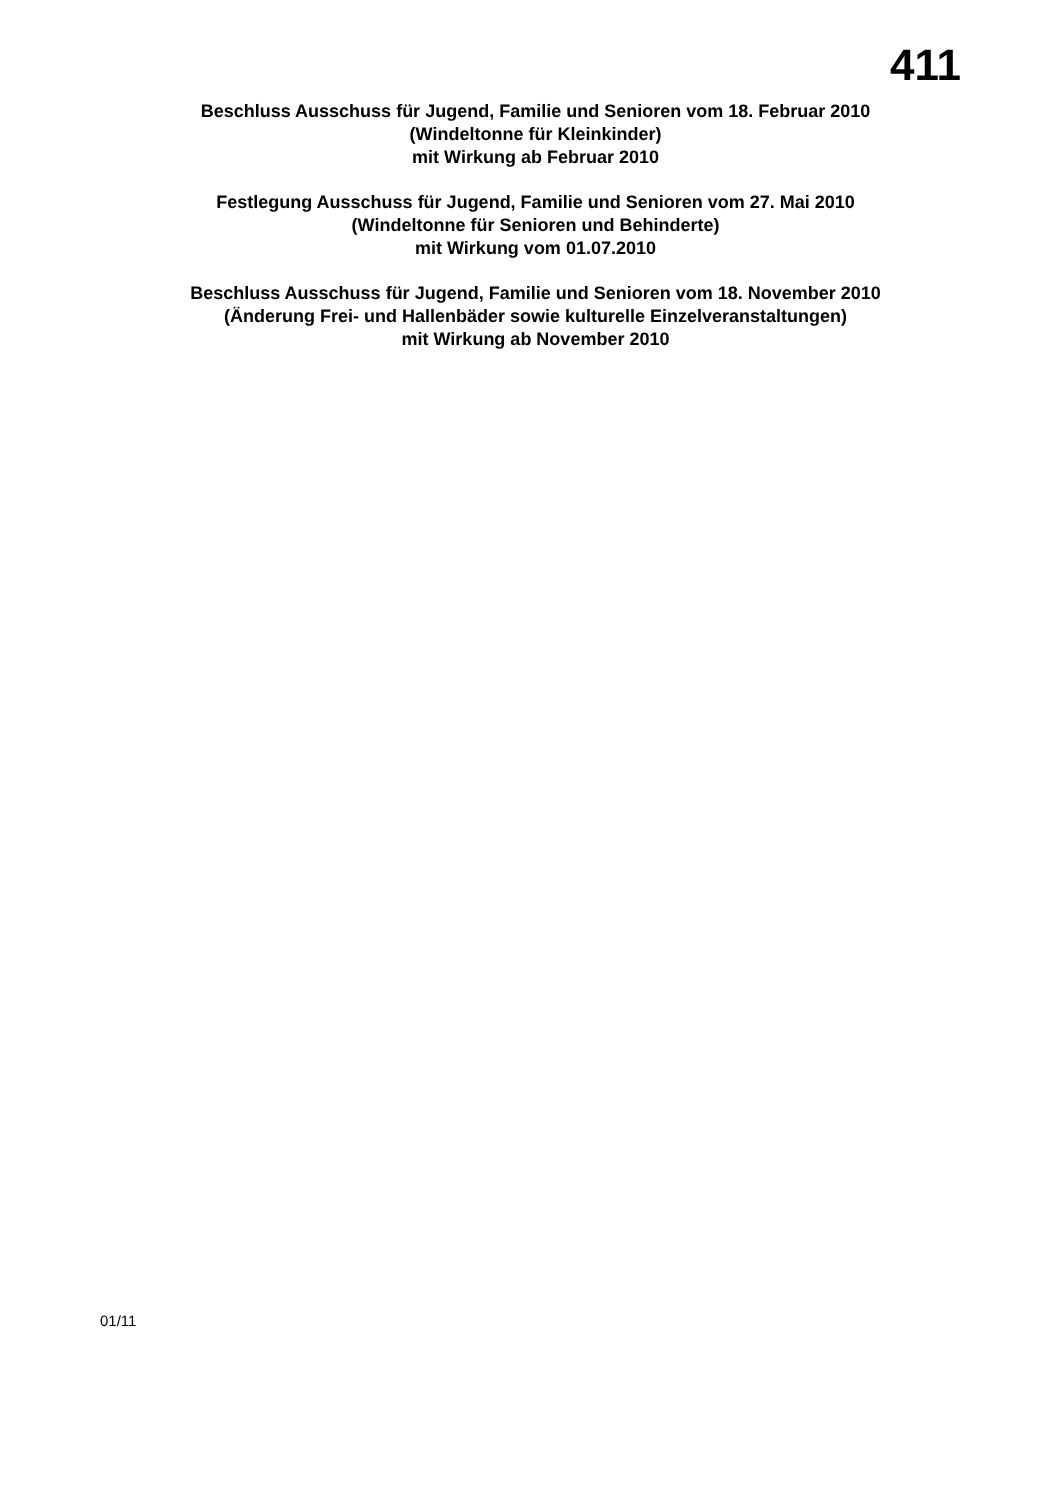411
Beschluss Ausschuss für Jugend, Familie und Senioren vom 18. Februar 2010
(Windeltonne für Kleinkinder)
mit Wirkung ab Februar 2010
Festlegung Ausschuss für Jugend, Familie und Senioren vom 27. Mai 2010
(Windeltonne für Senioren und Behinderte)
mit Wirkung vom 01.07.2010
Beschluss Ausschuss für Jugend, Familie und Senioren vom 18. November 2010
(Änderung Frei- und Hallenbäder sowie kulturelle Einzelveranstaltungen)
mit Wirkung ab November 2010
01/11